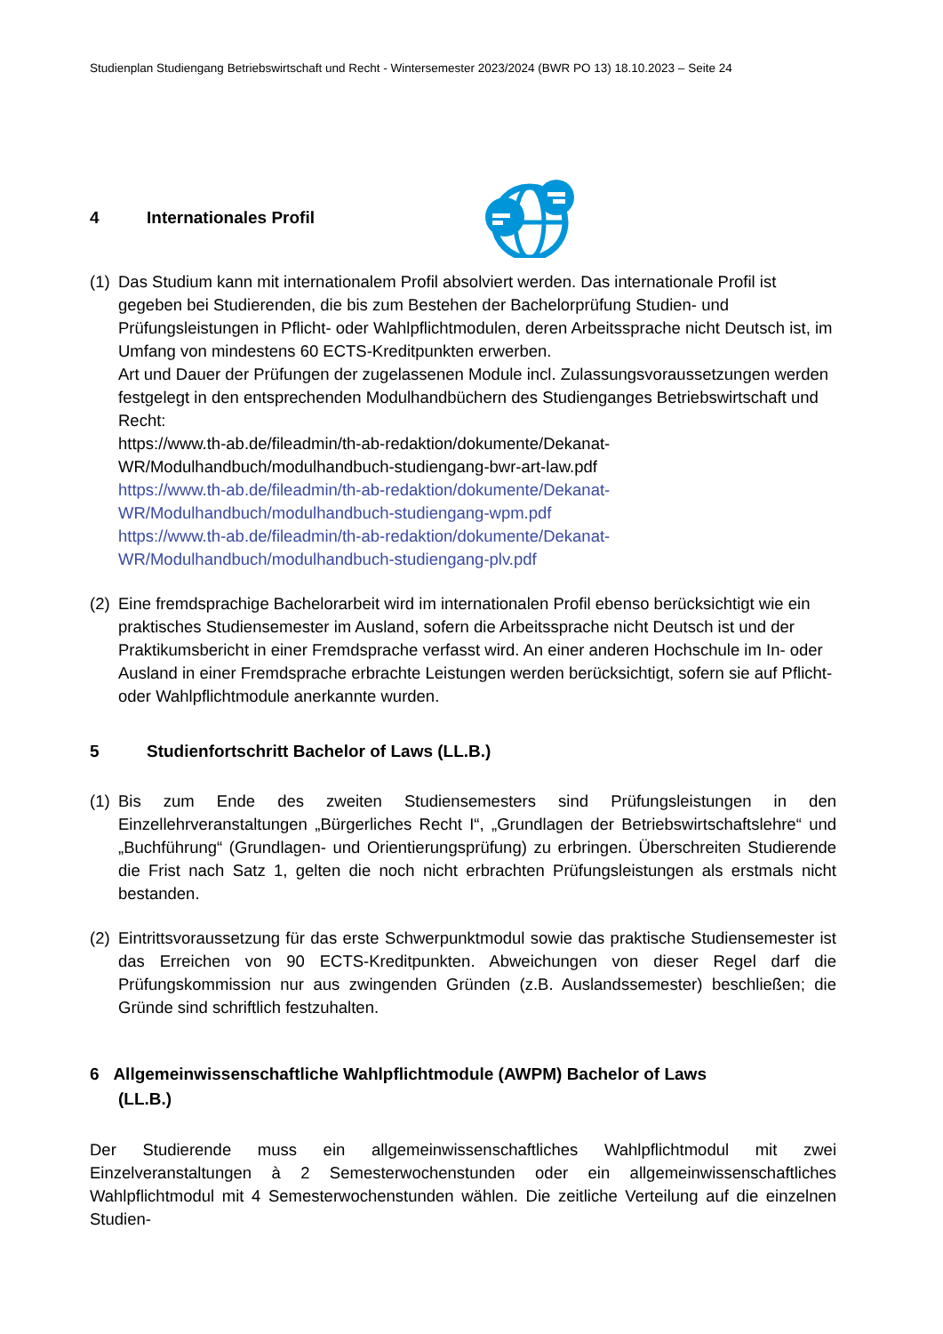Studienplan Studiengang Betriebswirtschaft und Recht - Wintersemester 2023/2024 (BWR PO 13) 18.10.2023 – Seite 24
4 Internationales Profil
(1)
Das Studium kann mit internationalem Profil absolviert werden. Das internationale Profil ist gegeben bei Studierenden, die bis zum Bestehen der Bachelorprüfung Studien- und Prüfungsleistungen in Pflicht- oder Wahlpflichtmodulen, deren Arbeitssprache nicht Deutsch ist, im Umfang von mindestens 60 ECTS-Kreditpunkten erwerben.
Art und Dauer der Prüfungen der zugelassenen Module incl. Zulassungsvoraussetzungen werden festgelegt in den entsprechenden Modulhandbüchern des Studienganges Betriebswirtschaft und Recht:
https://www.th-ab.de/fileadmin/th-ab-redaktion/dokumente/Dekanat-
WR/Modulhandbuch/modulhandbuch-studiengang-bwr-art-law.pdf
https://www.th-ab.de/fileadmin/th-ab-redaktion/dokumente/Dekanat-
WR/Modulhandbuch/modulhandbuch-studiengang-wpm.pdf
https://www.th-ab.de/fileadmin/th-ab-redaktion/dokumente/Dekanat-
WR/Modulhandbuch/modulhandbuch-studiengang-plv.pdf
(2)
Eine fremdsprachige Bachelorarbeit wird im internationalen Profil ebenso berücksichtigt wie ein praktisches Studiensemester im Ausland, sofern die Arbeitssprache nicht Deutsch ist und der Praktikumsbericht in einer Fremdsprache verfasst wird. An einer anderen Hochschule im In- oder Ausland in einer Fremdsprache erbrachte Leistungen werden berücksichtigt, sofern sie auf Pflicht- oder Wahlpflichtmodule anerkannte wurden.
5 Studienfortschritt Bachelor of Laws (LL.B.)
(1)
Bis zum Ende des zweiten Studiensemesters sind Prüfungsleistungen in den Einzellehrveranstaltungen „Bürgerliches Recht I“, „Grundlagen der Betriebswirtschaftslehre“ und „Buchführung“ (Grundlagen- und Orientierungsprüfung) zu erbringen. Überschreiten Studierende die Frist nach Satz 1, gelten die noch nicht erbrachten Prüfungsleistungen als erstmals nicht bestanden.
(2)
Eintrittsvoraussetzung für das erste Schwerpunktmodul sowie das praktische Studiensemester ist das Erreichen von 90 ECTS-Kreditpunkten. Abweichungen von dieser Regel darf die Prüfungskommission nur aus zwingenden Gründen (z.B. Auslandssemester) beschließen; die Gründe sind schriftlich festzuhalten.
6 Allgemeinwissenschaftliche Wahlpflichtmodule (AWPM) Bachelor of Laws
(LL.B.)
Der Studierende muss ein allgemeinwissenschaftliches Wahlpflichtmodul mit zwei Einzelveranstaltungen à 2 Semesterwochenstunden oder ein allgemeinwissenschaftliches Wahlpflichtmodul mit 4 Semesterwochenstunden wählen. Die zeitliche Verteilung auf die einzelnen Studien-